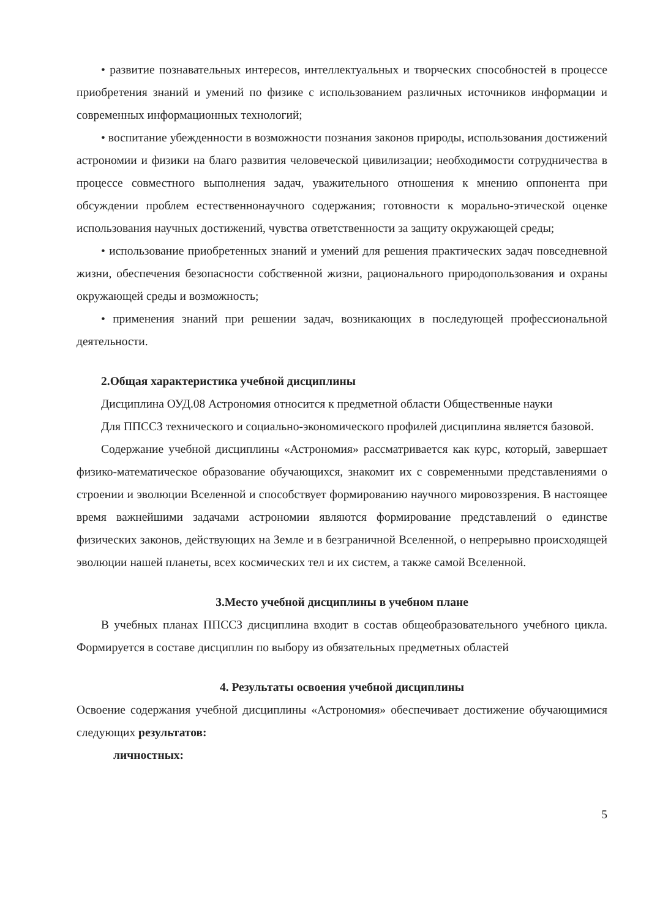• развитие познавательных интересов, интеллектуальных и творческих способностей в процессе приобретения знаний и умений по физике с использованием различных источников информации и современных информационных технологий;
• воспитание убежденности в возможности познания законов природы, использования достижений астрономии и физики на благо развития человеческой цивилизации; необходимости сотрудничества в процессе совместного выполнения задач, уважительного отношения к мнению оппонента при обсуждении проблем естественнонаучного содержания; готовности к морально-этической оценке использования научных достижений, чувства ответственности за защиту окружающей среды;
• использование приобретенных знаний и умений для решения практических задач повседневной жизни, обеспечения безопасности собственной жизни, рационального природопользования и охраны окружающей среды и возможность;
• применения знаний при решении задач, возникающих в последующей профессиональной деятельности.
2.Общая характеристика учебной дисциплины
Дисциплина ОУД.08 Астрономия относится к предметной области Общественные науки
Для ППССЗ технического и социально-экономического профилей дисциплина является базовой.
Содержание учебной дисциплины «Астрономия» рассматривается как курс, который, завершает физико-математическое образование обучающихся, знакомит их с современными представлениями о строении и эволюции Вселенной и способствует формированию научного мировоззрения. В настоящее время важнейшими задачами астрономии являются формирование представлений о единстве физических законов, действующих на Земле и в безграничной Вселенной, о непрерывно происходящей эволюции нашей планеты, всех космических тел и их систем, а также самой Вселенной.
3.Место учебной дисциплины в учебном плане
В учебных планах ППССЗ дисциплина входит в состав общеобразовательного учебного цикла. Формируется в составе дисциплин по выбору из обязательных предметных областей
4. Результаты освоения учебной дисциплины
Освоение содержания учебной дисциплины «Астрономия» обеспечивает достижение обучающимися следующих результатов:
личностных:
5